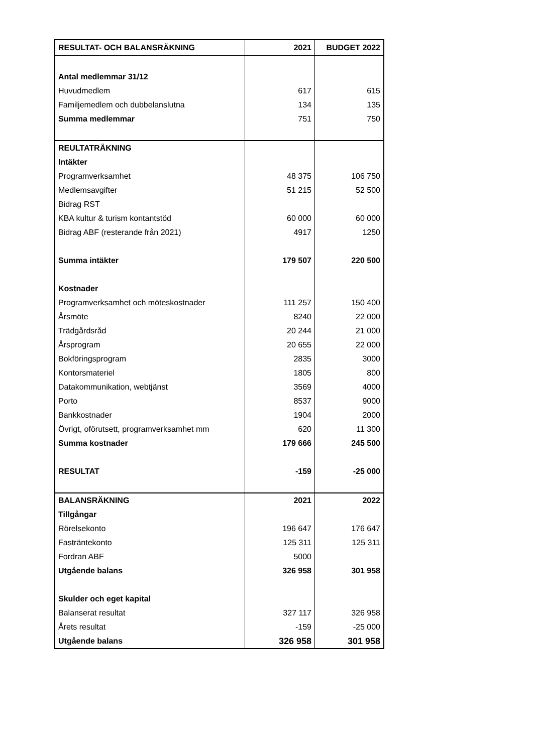| RESULTAT- OCH BALANSRÄKNING | 2021 | BUDGET 2022 |
| --- | --- | --- |
| Antal medlemmar 31/12 | | |
| Huvudmedlem | 617 | 615 |
| Familjemedlem och dubbelanslutna | 134 | 135 |
| Summa medlemmar | 751 | 750 |
| REULTATRÄKNING | | |
| Intäkter | | |
| Programverksamhet | 48 375 | 106 750 |
| Medlemsavgifter | 51 215 | 52 500 |
| Bidrag RST | | |
| KBA kultur & turism kontantstöd | 60 000 | 60 000 |
| Bidrag ABF (resterande från 2021) | 4917 | 1250 |
| Summa intäkter | 179 507 | 220 500 |
| Kostnader | | |
| Programverksamhet och möteskostnader | 111 257 | 150 400 |
| Årsmöte | 8240 | 22 000 |
| Trädgårdsråd | 20 244 | 21 000 |
| Årsprogram | 20 655 | 22 000 |
| Bokföringsprogram | 2835 | 3000 |
| Kontorsmateriel | 1805 | 800 |
| Datakommunikation, webtjänst | 3569 | 4000 |
| Porto | 8537 | 9000 |
| Bankkostnader | 1904 | 2000 |
| Övrigt, oförutsett, programverksamhet mm | 620 | 11 300 |
| Summa kostnader | 179 666 | 245 500 |
| RESULTAT | -159 | -25 000 |
| BALANSRÄKNING | 2021 | 2022 |
| Tillgångar | | |
| Rörelsekonto | 196 647 | 176 647 |
| Fasträntekonto | 125 311 | 125 311 |
| Fordran ABF | 5000 | |
| Utgående balans | 326 958 | 301 958 |
| Skulder och eget kapital | | |
| Balanserat resultat | 327 117 | 326 958 |
| Årets resultat | -159 | -25 000 |
| Utgående balans | 326 958 | 301 958 |